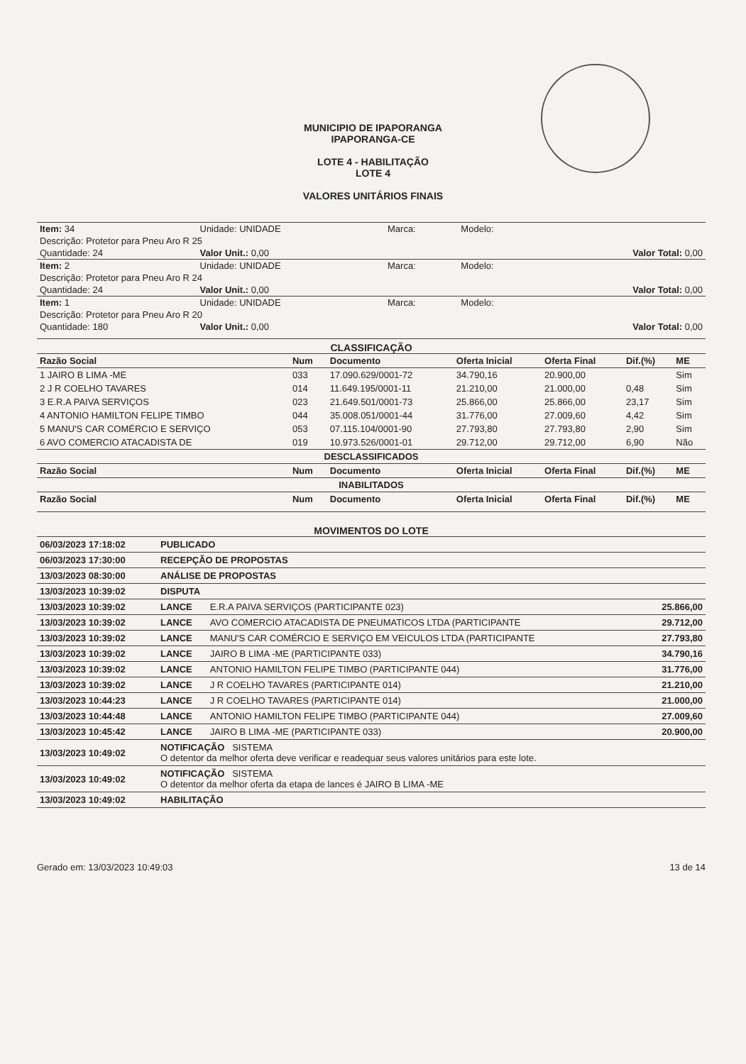MUNICIPIO DE IPAPORANGA
IPAPORANGA-CE
LOTE 4 - HABILITAÇÃO
LOTE 4
VALORES UNITÁRIOS FINAIS
| Item: 34 | Unidade: UNIDADE | Marca: | Modelo: | |
| Descrição: Protetor para Pneu Aro R 25 | | | | |
| Quantidade: 24 | Valor Unit.: 0,00 | | | Valor Total: 0,00 |
| Item: 2 | Unidade: UNIDADE | Marca: | Modelo: | |
| Descrição: Protetor para Pneu Aro R 24 | | | | |
| Quantidade: 24 | Valor Unit.: 0,00 | | | Valor Total: 0,00 |
| Item: 1 | Unidade: UNIDADE | Marca: | Modelo: | |
| Descrição: Protetor para Pneu Aro R 20 | | | | |
| Quantidade: 180 | Valor Unit.: 0,00 | | | Valor Total: 0,00 |
CLASSIFICAÇÃO
| Razão Social | Num | Documento | Oferta Inicial | Oferta Final | Dif.(%) | ME |
| --- | --- | --- | --- | --- | --- | --- |
| 1 JAIRO B LIMA -ME | 033 | 17.090.629/0001-72 | 34.790,16 | 20.900,00 | | Sim |
| 2 J R COELHO TAVARES | 014 | 11.649.195/0001-11 | 21.210,00 | 21.000,00 | 0,48 | Sim |
| 3 E.R.A PAIVA SERVIÇOS | 023 | 21.649.501/0001-73 | 25.866,00 | 25.866,00 | 23,17 | Sim |
| 4 ANTONIO HAMILTON FELIPE TIMBO | 044 | 35.008.051/0001-44 | 31.776,00 | 27.009,60 | 4,42 | Sim |
| 5 MANU'S CAR COMÉRCIO E SERVIÇO | 053 | 07.115.104/0001-90 | 27.793,80 | 27.793,80 | 2,90 | Sim |
| 6 AVO COMERCIO ATACADISTA DE | 019 | 10.973.526/0001-01 | 29.712,00 | 29.712,00 | 6,90 | Não |
| DESCLASSIFICADOS | | | | | | |
| Razão Social | Num | Documento | Oferta Inicial | Oferta Final | Dif.(%) | ME |
| INABILITADOS | | | | | | |
| Razão Social | Num | Documento | Oferta Inicial | Oferta Final | Dif.(%) | ME |
MOVIMENTOS DO LOTE
| 06/03/2023 17:18:02 | PUBLICADO | | |
| 06/03/2023 17:30:00 | RECEPÇÃO DE PROPOSTAS | | |
| 13/03/2023 08:30:00 | ANÁLISE DE PROPOSTAS | | |
| 13/03/2023 10:39:02 | DISPUTA | | |
| 13/03/2023 10:39:02 | LANCE | E.R.A PAIVA SERVIÇOS (PARTICIPANTE 023) | 25.866,00 |
| 13/03/2023 10:39:02 | LANCE | AVO COMERCIO ATACADISTA DE PNEUMATICOS LTDA (PARTICIPANTE | 29.712,00 |
| 13/03/2023 10:39:02 | LANCE | MANU'S CAR COMÉRCIO E SERVIÇO EM VEICULOS LTDA (PARTICIPANTE | 27.793,80 |
| 13/03/2023 10:39:02 | LANCE | JAIRO B LIMA -ME (PARTICIPANTE 033) | 34.790,16 |
| 13/03/2023 10:39:02 | LANCE | ANTONIO HAMILTON FELIPE TIMBO (PARTICIPANTE 044) | 31.776,00 |
| 13/03/2023 10:39:02 | LANCE | J R COELHO TAVARES (PARTICIPANTE 014) | 21.210,00 |
| 13/03/2023 10:44:23 | LANCE | J R COELHO TAVARES (PARTICIPANTE 014) | 21.000,00 |
| 13/03/2023 10:44:48 | LANCE | ANTONIO HAMILTON FELIPE TIMBO (PARTICIPANTE 044) | 27.009,60 |
| 13/03/2023 10:45:42 | LANCE | JAIRO B LIMA -ME (PARTICIPANTE 033) | 20.900,00 |
| 13/03/2023 10:49:02 | NOTIFICAÇÃO SISTEMA O detentor da melhor oferta deve verificar e readequar seus valores unitários para este lote. | | |
| 13/03/2023 10:49:02 | NOTIFICAÇÃO SISTEMA O detentor da melhor oferta da etapa de lances é JAIRO B LIMA -ME | | |
| 13/03/2023 10:49:02 | HABILITAÇÃO | | |
Gerado em: 13/03/2023 10:49:03 13 de 14